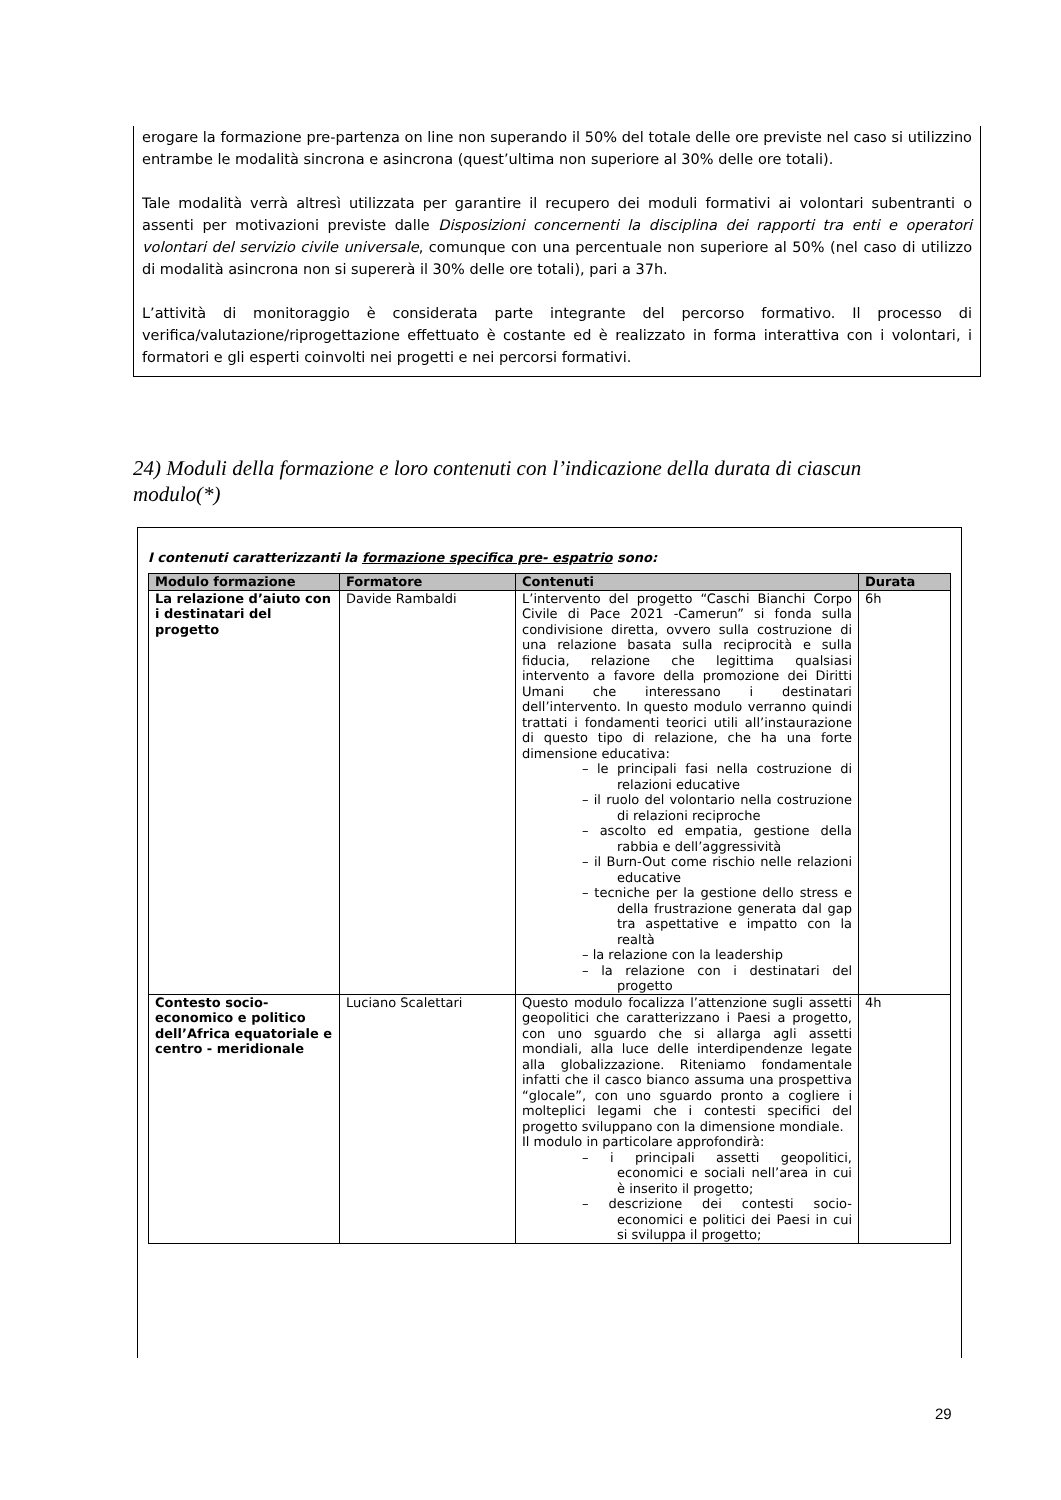erogare la formazione pre-partenza on line non superando il 50% del totale delle ore previste nel caso si utilizzino entrambe le modalità sincrona e asincrona (quest’ultima non superiore al 30% delle ore totali).
Tale modalità verrà altresì utilizzata per garantire il recupero dei moduli formativi ai volontari subentranti o assenti per motivazioni previste dalle Disposizioni concernenti la disciplina dei rapporti tra enti e operatori volontari del servizio civile universale, comunque con una percentuale non superiore al 50% (nel caso di utilizzo di modalità asincrona non si supererà il 30% delle ore totali), pari a 37h.
L’attività di monitoraggio è considerata parte integrante del percorso formativo. Il processo di verifica/valutazione/riprogettazione effettuato è costante ed è realizzato in forma interattiva con i volontari, i formatori e gli esperti coinvolti nei progetti e nei percorsi formativi.
24) Moduli della formazione e loro contenuti con l’indicazione della durata di ciascun modulo(*)
I contenuti caratterizzanti la formazione specifica pre- espatrio sono:
| Modulo formazione | Formatore | Contenuti | Durata |
| --- | --- | --- | --- |
| La relazione d’aiuto con i destinatari del progetto | Davide Rambaldi | L’intervento del progetto “Caschi Bianchi Corpo Civile di Pace 2021 -Camerun” si fonda sulla condivisione diretta, ovvero sulla costruzione di una relazione basata sulla reciprocità e sulla fiducia, relazione che legittima qualsiasi intervento a favore della promozione dei Diritti Umani che interessano i destinatari dell’intervento. In questo modulo verranno quindi trattati i fondamenti teorici utili all’instaurazione di questo tipo di relazione, che ha una forte dimensione educativa: – le principali fasi nella costruzione di relazioni educative – il ruolo del volontario nella costruzione di relazioni reciproche – ascolto ed empatia, gestione della rabbia e dell’aggressività – il Burn-Out come rischio nelle relazioni educative – tecniche per la gestione dello stress e della frustrazione generata dal gap tra aspettative e impatto con la realtà – la relazione con la leadership – la relazione con i destinatari del progetto | 6h |
| Contesto socio-economico e politico dell’Africa equatoriale e centro - meridionale | Luciano Scalettari | Questo modulo focalizza l’attenzione sugli assetti geopolitici che caratterizzano i Paesi a progetto, con uno sguardo che si allarga agli assetti mondiali, alla luce delle interdipendenze legate alla globalizzazione. Riteniamo fondamentale infatti che il casco bianco assuma una prospettiva “glocale”, con uno sguardo pronto a cogliere i molteplici legami che i contesti specifici del progetto sviluppano con la dimensione mondiale. Il modulo in particolare approfondirà: – i principali assetti geopolitici, economici e sociali nell’area in cui è inserito il progetto; – descrizione dei contesti socio-economici e politici dei Paesi in cui si sviluppa il progetto; | 4h |
29